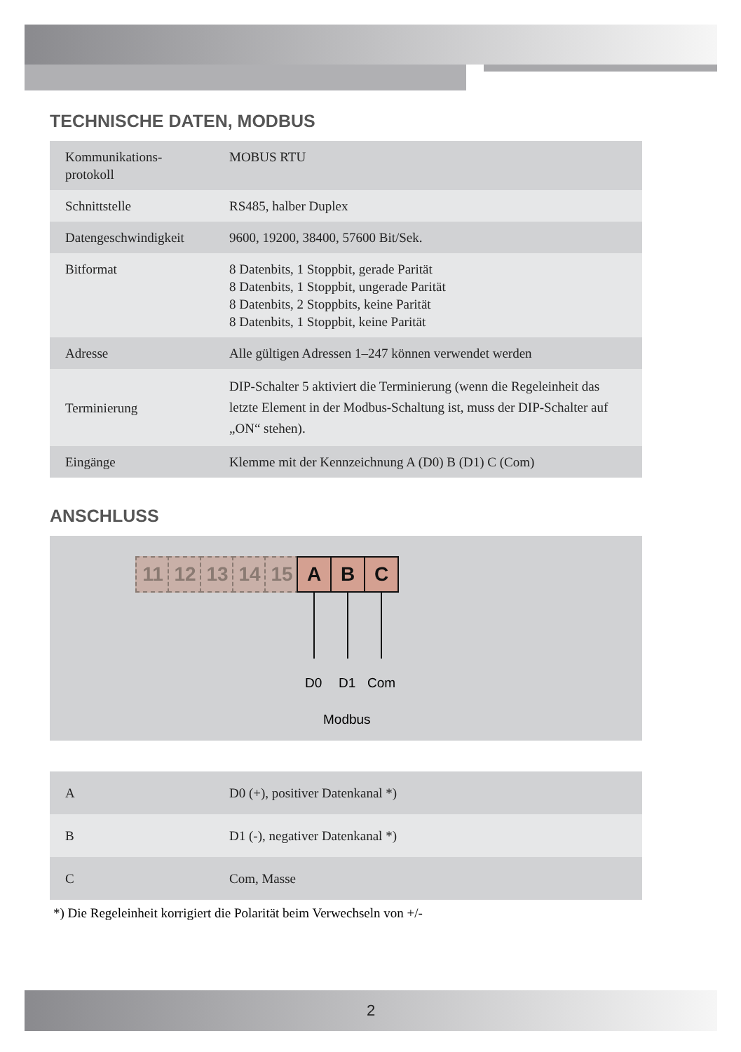TECHNISCHE DATEN, MODBUS
| Kommunikations- protokoll | MOBUS RTU |
| Schnittstelle | RS485, halber Duplex |
| Datengeschwindigkeit | 9600, 19200, 38400, 57600 Bit/Sek. |
| Bitformat | 8 Datenbits, 1 Stoppbit, gerade Parität 8 Datenbits, 1 Stoppbit, ungerade Parität 8 Datenbits, 2 Stoppbits, keine Parität 8 Datenbits, 1 Stoppbit, keine Parität |
| Adresse | Alle gültigen Adressen 1–247 können verwendet werden |
| Terminierung | DIP-Schalter 5 aktiviert die Terminierung (wenn die Regeleinheit das letzte Element in der Modbus-Schaltung ist, muss der DIP-Schalter auf „ON“ stehen). |
| Eingänge | Klemme mit der Kennzeichnung A (D0) B (D1) C (Com) |
ANSCHLUSS
11 12 13 14 15 A B C
D0 D1 Com
Modbus
| A | D0 (+), positiver Datenkanal *) |
| B | D1 (-), negativer Datenkanal *) |
| C | Com, Masse |
*) Die Regeleinheit korrigiert die Polarität beim Verwechseln von +/-
2